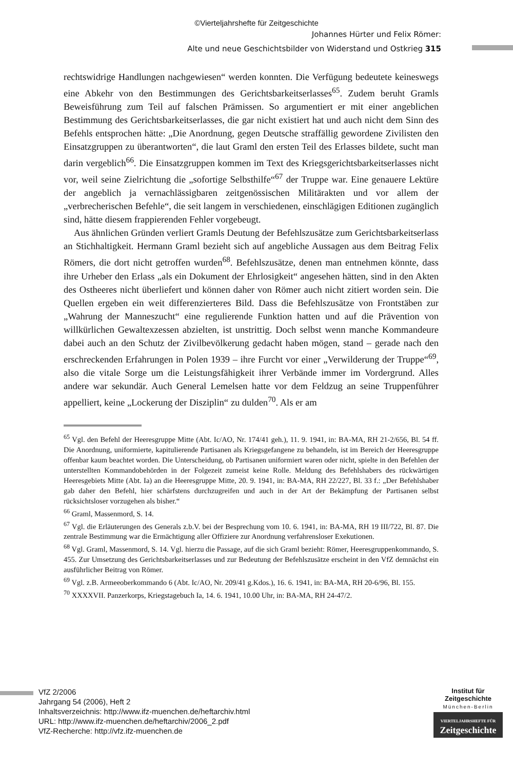©Vierteljahrshefte für Zeitgeschichte
Johannes Hürter und Felix Römer:
Alte und neue Geschichtsbilder von Widerstand und Ostkrieg 315
rechtswidrige Handlungen nachgewiesen“ werden konnten. Die Verfügung bedeutete keineswegs eine Abkehr von den Bestimmungen des Gerichtsbarkeitserlasses<sup>65</sup>. Zudem beruht Gramls Beweisführung zum Teil auf falschen Prämissen. So argumentiert er mit einer angeblichen Bestimmung des Gerichtsbarkeitserlasses, die gar nicht existiert hat und auch nicht dem Sinn des Befehls entsprochen hätte: „Die Anordnung, gegen Deutsche straffällig gewordene Zivilisten den Einsatzgruppen zu überantworten“, die laut Graml den ersten Teil des Erlasses bildete, sucht man darin vergeblich<sup>66</sup>. Die Einsatzgruppen kommen im Text des Kriegsgerichtsbarkeitserlasses nicht vor, weil seine Zielrichtung die „sofortige Selbsthilfe“<sup>67</sup> der Truppe war. Eine genauere Lektüre der angeblich ja vernachlässigbaren zeitgenössischen Militärakten und vor allem der „verbrecherischen Befehle“, die seit langem in verschiedenen, einschlägigen Editionen zugänglich sind, hätte diesem frappierenden Fehler vorgebeugt.
Aus ähnlichen Gründen verliert Gramls Deutung der Befehlszusätze zum Gerichtsbarkeitserlass an Stichhaltigkeit. Hermann Graml bezieht sich auf angebliche Aussagen aus dem Beitrag Felix Römers, die dort nicht getroffen wurden<sup>68</sup>. Befehlszusätze, denen man entnehmen könnte, dass ihre Urheber den Erlass „als ein Dokument der Ehrlosigkeit“ angesehen hätten, sind in den Akten des Ostheeres nicht überliefert und können daher von Römer auch nicht zitiert worden sein. Die Quellen ergeben ein weit differenzierteres Bild. Dass die Befehlszusätze von Frontstäben zur „Wahrung der Manneszucht“ eine regulierende Funktion hatten und auf die Prävention von willkürlichen Gewaltexzessen abzielten, ist unstrittig. Doch selbst wenn manche Kommandeure dabei auch an den Schutz der Zivilbevölkerung gedacht haben mögen, stand – gerade nach den erschreckenden Erfahrungen in Polen 1939 – ihre Furcht vor einer „Verwilderung der Truppe“<sup>69</sup>, also die vitale Sorge um die Leistungsfähigkeit ihrer Verbände immer im Vordergrund. Alles andere war sekundär. Auch General Lemelsen hatte vor dem Feldzug an seine Truppenführer appelliert, keine „Lockerung der Disziplin“ zu dulden<sup>70</sup>. Als er am
<sup>65</sup> Vgl. den Befehl der Heeresgruppe Mitte (Abt. Ic/AO, Nr. 174/41 geh.), 11. 9. 1941, in: BA-MA, RH 21-2/656, Bl. 54 ff. Die Anordnung, uniformierte, kapitulierende Partisanen als Kriegsgefangene zu behandeln, ist im Bereich der Heeresgruppe offenbar kaum beachtet worden. Die Unterscheidung, ob Partisanen uniformiert waren oder nicht, spielte in den Befehlen der unterstellten Kommandobehörden in der Folgezeit zumeist keine Rolle. Meldung des Befehlshabers des rückwärtigen Heeresgebiets Mitte (Abt. Ia) an die Heeresgruppe Mitte, 20. 9. 1941, in: BA-MA, RH 22/227, Bl. 33 f.: „Der Befehlshaber gab daher den Befehl, hier schärfstens durchzugreifen und auch in der Art der Bekämpfung der Partisanen selbst rücksichtsloser vorzugehen als bisher.“
<sup>66</sup> Graml, Massenmord, S. 14.
<sup>67</sup> Vgl. die Erläuterungen des Generals z.b.V. bei der Besprechung vom 10. 6. 1941, in: BA-MA, RH 19 III/722, Bl. 87. Die zentrale Bestimmung war die Ermächtigung aller Offiziere zur Anordnung verfahrensloser Exekutionen.
<sup>68</sup> Vgl. Graml, Massenmord, S. 14. Vgl. hierzu die Passage, auf die sich Graml bezieht: Römer, Heeresgruppenkommando, S. 455. Zur Umsetzung des Gerichtsbarkeitserlasses und zur Bedeutung der Befehlszusätze erscheint in den VfZ demnächst ein ausführlicher Beitrag von Römer.
<sup>69</sup> Vgl. z.B. Armeeoberkommando 6 (Abt. Ic/AO, Nr. 209/41 g.Kdos.), 16. 6. 1941, in: BA-MA, RH 20-6/96, Bl. 155.
<sup>70</sup> XXXXVII. Panzerkorps, Kriegstagebuch Ia, 14. 6. 1941, 10.00 Uhr, in: BA-MA, RH 24-47/2.
VfZ 2/2006
Jahrgang 54 (2006), Heft 2
Inhaltsverzeichnis: http://www.ifz-muenchen.de/heftarchiv.html
URL: http://www.ifz-muenchen.de/heftarchiv/2006_2.pdf
VfZ-Recherche: http://vfz.ifz-muenchen.de
Institut für
Zeitgeschichte
München-Berlin
VIERTELJAHRSHEFTE FÜR
Zeitgeschichte